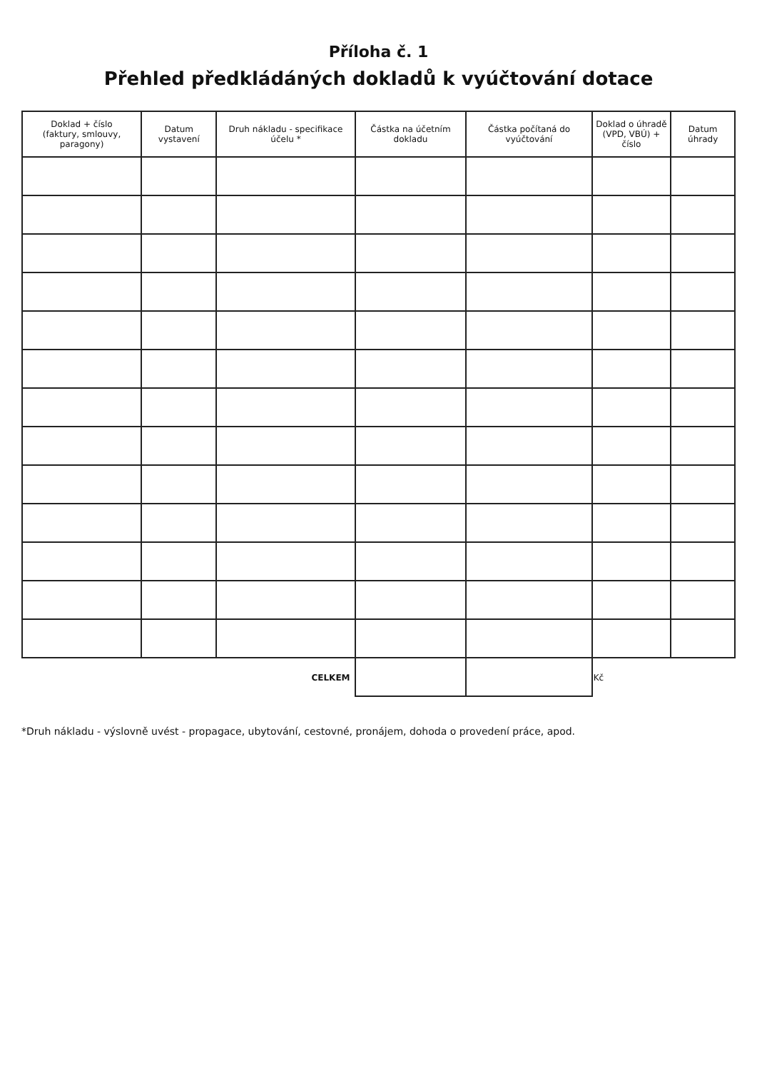Příloha č. 1
Přehled předkládáných dokladů k vyúčtování dotace
| Doklad + číslo (faktury, smlouvy, paragony) | Datum vystavení | Druh nákladu - specifikace účelu * | Částka na účetním dokladu | Částka počítaná do vyúčtování | Doklad o úhradě (VPD, VBÚ) + číslo | Datum úhrady |
| --- | --- | --- | --- | --- | --- | --- |
| | | CELKEM | | | Kč | |
*Druh nákladu - výslovně uvést - propagace, ubytování, cestovné, pronájem, dohoda o provedení práce, apod.